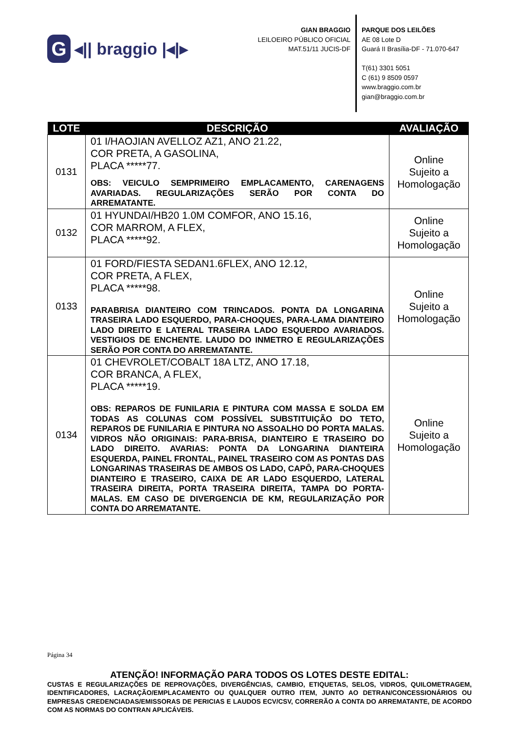G
◂|| braggio |◂|▸
GIAN BRAGGIO
LEILOEIRO PÚBLICO OFICIAL
MAT.51/11 JUCIS-DF
PARQUE DOS LEILÕES
AE 08 Lote D
Guará II Brasília-DF - 71.070-647
T(61) 3301 5051
C (61) 9 8509 0597
www.braggio.com.br
gian@braggio.com.br
| LOTE | DESCRIÇÃO | AVALIAÇÃO |
| --- | --- | --- |
| 0131 | 01 I/HAOJIAN AVELLOZ AZ1, ANO 21.22, COR PRETA, A GASOLINA, PLACA *****77. OBS: VEICULO SEMPRIMEIRO EMPLACAMENTO, CARENAGENS AVARIADAS. REGULARIZAÇÕES SERÃO POR CONTA DO ARREMATANTE. | Online Sujeito a Homologação |
| 0132 | 01 HYUNDAI/HB20 1.0M COMFOR, ANO 15.16, COR MARROM, A FLEX, PLACA *****92. | Online Sujeito a Homologação |
| 0133 | 01 FORD/FIESTA SEDAN1.6FLEX, ANO 12.12, COR PRETA, A FLEX, PLACA *****98. PARABRISA DIANTEIRO COM TRINCADOS. PONTA DA LONGARINA TRASEIRA LADO ESQUERDO, PARA-CHOQUES, PARA-LAMA DIANTEIRO LADO DIREITO E LATERAL TRASEIRA LADO ESQUERDO AVARIADOS. VESTIGIOS DE ENCHENTE. LAUDO DO INMETRO E REGULARIZAÇÕES SERÃO POR CONTA DO ARREMATANTE. | Online Sujeito a Homologação |
| 0134 | 01 CHEVROLET/COBALT 18A LTZ, ANO 17.18, COR BRANCA, A FLEX, PLACA *****19. OBS: REPAROS DE FUNILARIA E PINTURA COM MASSA E SOLDA EM TODAS AS COLUNAS COM POSSÍVEL SUBSTITUIÇÃO DO TETO, REPAROS DE FUNILARIA E PINTURA NO ASSOALHO DO PORTA MALAS. VIDROS NÃO ORIGINAIS: PARA-BRISA, DIANTEIRO E TRASEIRO DO LADO DIREITO. AVARIAS: PONTA DA LONGARINA DIANTEIRA ESQUERDA, PAINEL FRONTAL, PAINEL TRASEIRO COM AS PONTAS DAS LONGARINAS TRASEIRAS DE AMBOS OS LADO, CAPÔ, PARA-CHOQUES DIANTEIRO E TRASEIRO, CAIXA DE AR LADO ESQUERDO, LATERAL TRASEIRA DIREITA, PORTA TRASEIRA DIREITA, TAMPA DO PORTA-MALAS. EM CASO DE DIVERGENCIA DE KM, REGULARIZAÇÃO POR CONTA DO ARREMATANTE. | Online Sujeito a Homologação |
Página 34
ATENÇÃO! INFORMAÇÃO PARA TODOS OS LOTES DESTE EDITAL:
CUSTAS E REGULARIZAÇÕES DE REPROVAÇÕES, DIVERGÊNCIAS, CAMBIO, ETIQUETAS, SELOS, VIDROS, QUILOMETRAGEM, IDENTIFICADORES, LACRAÇÃO/EMPLACAMENTO OU QUALQUER OUTRO ITEM, JUNTO AO DETRAN/CONCESSIONÁRIOS OU EMPRESAS CREDENCIADAS/EMISSORAS DE PERICIAS E LAUDOS ECV/CSV, CORRERÃO A CONTA DO ARREMATANTE, DE ACORDO COM AS NORMAS DO CONTRAN APLICÁVEIS.